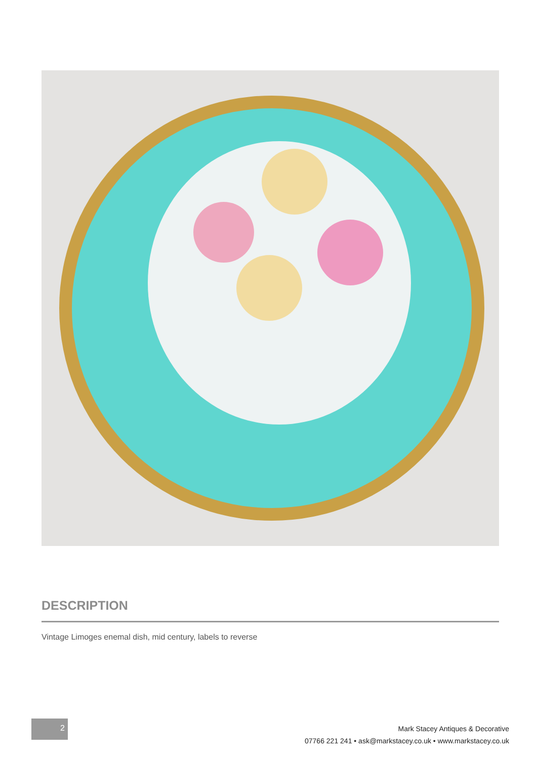DESCRIPTION
Vintage Limoges enemal dish, mid century, labels to reverse
2
Mark Stacey Antiques & Decorative
07766 221 241 • ask@markstacey.co.uk • www.markstacey.co.uk